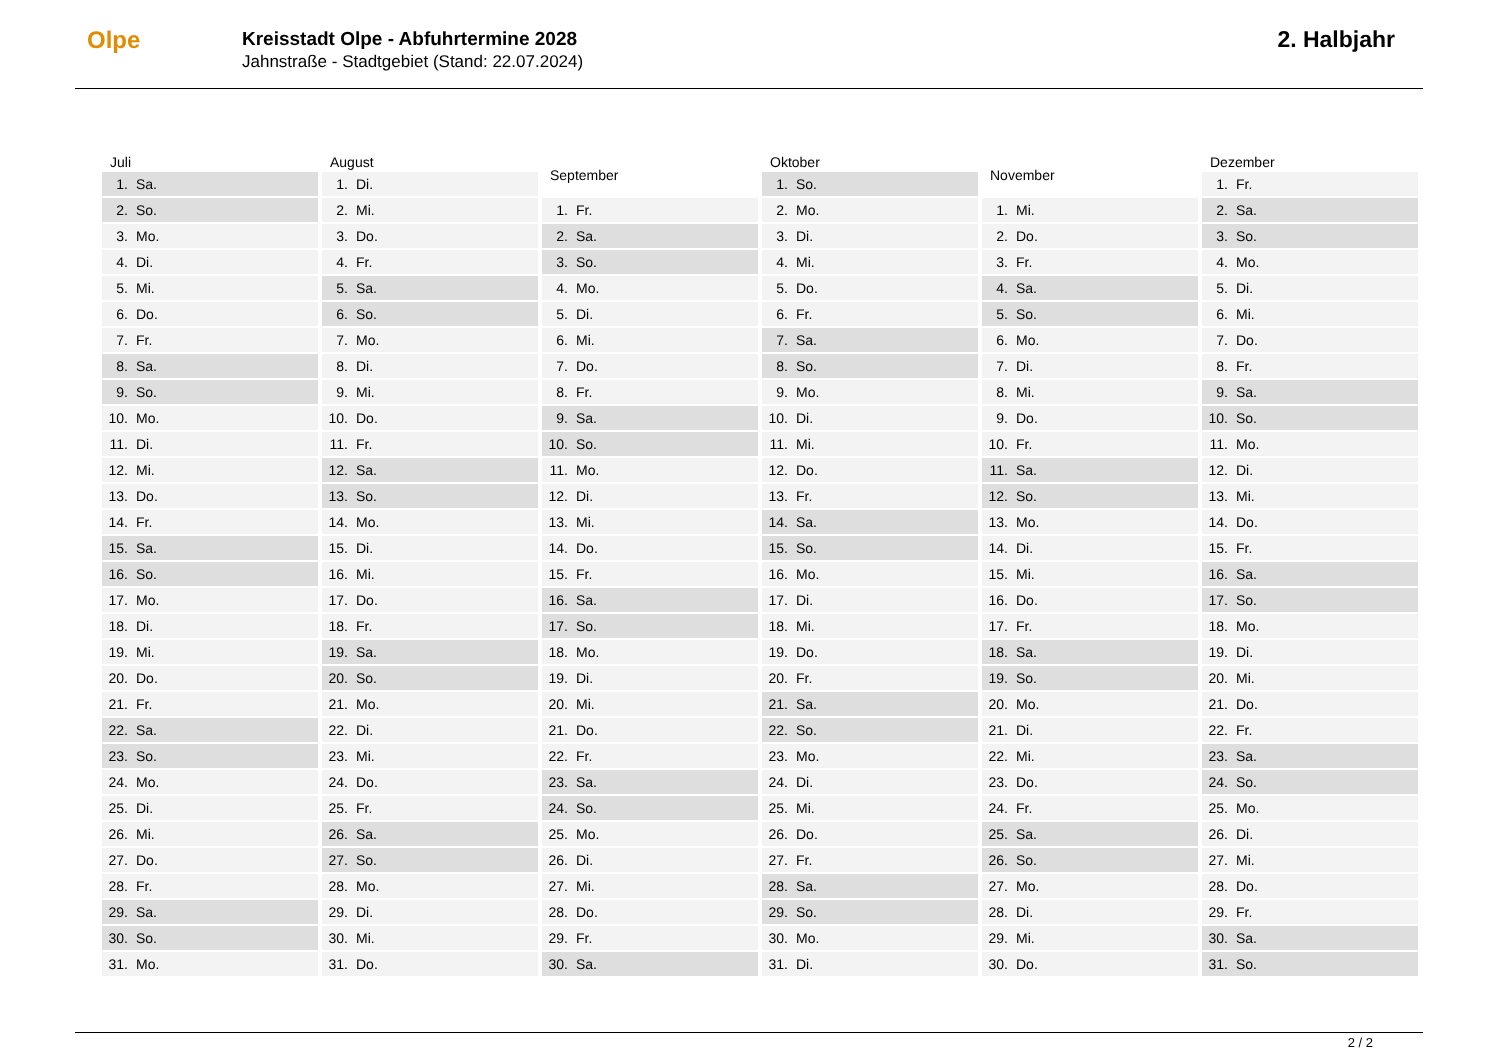Olpe
Kreisstadt Olpe - Abfuhrtermine 2028
Jahnstraße - Stadtgebiet (Stand: 22.07.2024)
2. Halbjahr
| Juli | |
| --- | --- |
| 1. | Sa. |
| 2. | So. |
| 3. | Mo. |
| 4. | Di. |
| 5. | Mi. |
| 6. | Do. |
| 7. | Fr. |
| 8. | Sa. |
| 9. | So. |
| 10. | Mo. |
| 11. | Di. |
| 12. | Mi. |
| 13. | Do. |
| 14. | Fr. |
| 15. | Sa. |
| 16. | So. |
| 17. | Mo. |
| 18. | Di. |
| 19. | Mi. |
| 20. | Do. |
| 21. | Fr. |
| 22. | Sa. |
| 23. | So. |
| 24. | Mo. |
| 25. | Di. |
| 26. | Mi. |
| 27. | Do. |
| 28. | Fr. |
| 29. | Sa. |
| 30. | So. |
| 31. | Mo. |
| August | |
| --- | --- |
| 1. | Di. |
| 2. | Mi. |
| 3. | Do. |
| 4. | Fr. |
| 5. | Sa. |
| 6. | So. |
| 7. | Mo. |
| 8. | Di. |
| 9. | Mi. |
| 10. | Do. |
| 11. | Fr. |
| 12. | Sa. |
| 13. | So. |
| 14. | Mo. |
| 15. | Di. |
| 16. | Mi. |
| 17. | Do. |
| 18. | Fr. |
| 19. | Sa. |
| 20. | So. |
| 21. | Mo. |
| 22. | Di. |
| 23. | Mi. |
| 24. | Do. |
| 25. | Fr. |
| 26. | Sa. |
| 27. | So. |
| 28. | Mo. |
| 29. | Di. |
| 30. | Mi. |
| 31. | Do. |
| September | |
| --- | --- |
| 1. | Fr. |
| 2. | Sa. |
| 3. | So. |
| 4. | Mo. |
| 5. | Di. |
| 6. | Mi. |
| 7. | Do. |
| 8. | Fr. |
| 9. | Sa. |
| 10. | So. |
| 11. | Mo. |
| 12. | Di. |
| 13. | Mi. |
| 14. | Do. |
| 15. | Fr. |
| 16. | Sa. |
| 17. | So. |
| 18. | Mo. |
| 19. | Di. |
| 20. | Mi. |
| 21. | Do. |
| 22. | Fr. |
| 23. | Sa. |
| 24. | So. |
| 25. | Mo. |
| 26. | Di. |
| 27. | Mi. |
| 28. | Do. |
| 29. | Fr. |
| 30. | Sa. |
| Oktober | |
| --- | --- |
| 1. | So. |
| 2. | Mo. |
| 3. | Di. |
| 4. | Mi. |
| 5. | Do. |
| 6. | Fr. |
| 7. | Sa. |
| 8. | So. |
| 9. | Mo. |
| 10. | Di. |
| 11. | Mi. |
| 12. | Do. |
| 13. | Fr. |
| 14. | Sa. |
| 15. | So. |
| 16. | Mo. |
| 17. | Di. |
| 18. | Mi. |
| 19. | Do. |
| 20. | Fr. |
| 21. | Sa. |
| 22. | So. |
| 23. | Mo. |
| 24. | Di. |
| 25. | Mi. |
| 26. | Do. |
| 27. | Fr. |
| 28. | Sa. |
| 29. | So. |
| 30. | Mo. |
| 31. | Di. |
| November | |
| --- | --- |
| 1. | Mi. |
| 2. | Do. |
| 3. | Fr. |
| 4. | Sa. |
| 5. | So. |
| 6. | Mo. |
| 7. | Di. |
| 8. | Mi. |
| 9. | Do. |
| 10. | Fr. |
| 11. | Sa. |
| 12. | So. |
| 13. | Mo. |
| 14. | Di. |
| 15. | Mi. |
| 16. | Do. |
| 17. | Fr. |
| 18. | Sa. |
| 19. | So. |
| 20. | Mo. |
| 21. | Di. |
| 22. | Mi. |
| 23. | Do. |
| 24. | Fr. |
| 25. | Sa. |
| 26. | So. |
| 27. | Mo. |
| 28. | Di. |
| 29. | Mi. |
| 30. | Do. |
| Dezember | |
| --- | --- |
| 1. | Fr. |
| 2. | Sa. |
| 3. | So. |
| 4. | Mo. |
| 5. | Di. |
| 6. | Mi. |
| 7. | Do. |
| 8. | Fr. |
| 9. | Sa. |
| 10. | So. |
| 11. | Mo. |
| 12. | Di. |
| 13. | Mi. |
| 14. | Do. |
| 15. | Fr. |
| 16. | Sa. |
| 17. | So. |
| 18. | Mo. |
| 19. | Di. |
| 20. | Mi. |
| 21. | Do. |
| 22. | Fr. |
| 23. | Sa. |
| 24. | So. |
| 25. | Mo. |
| 26. | Di. |
| 27. | Mi. |
| 28. | Do. |
| 29. | Fr. |
| 30. | Sa. |
| 31. | So. |
2 / 2